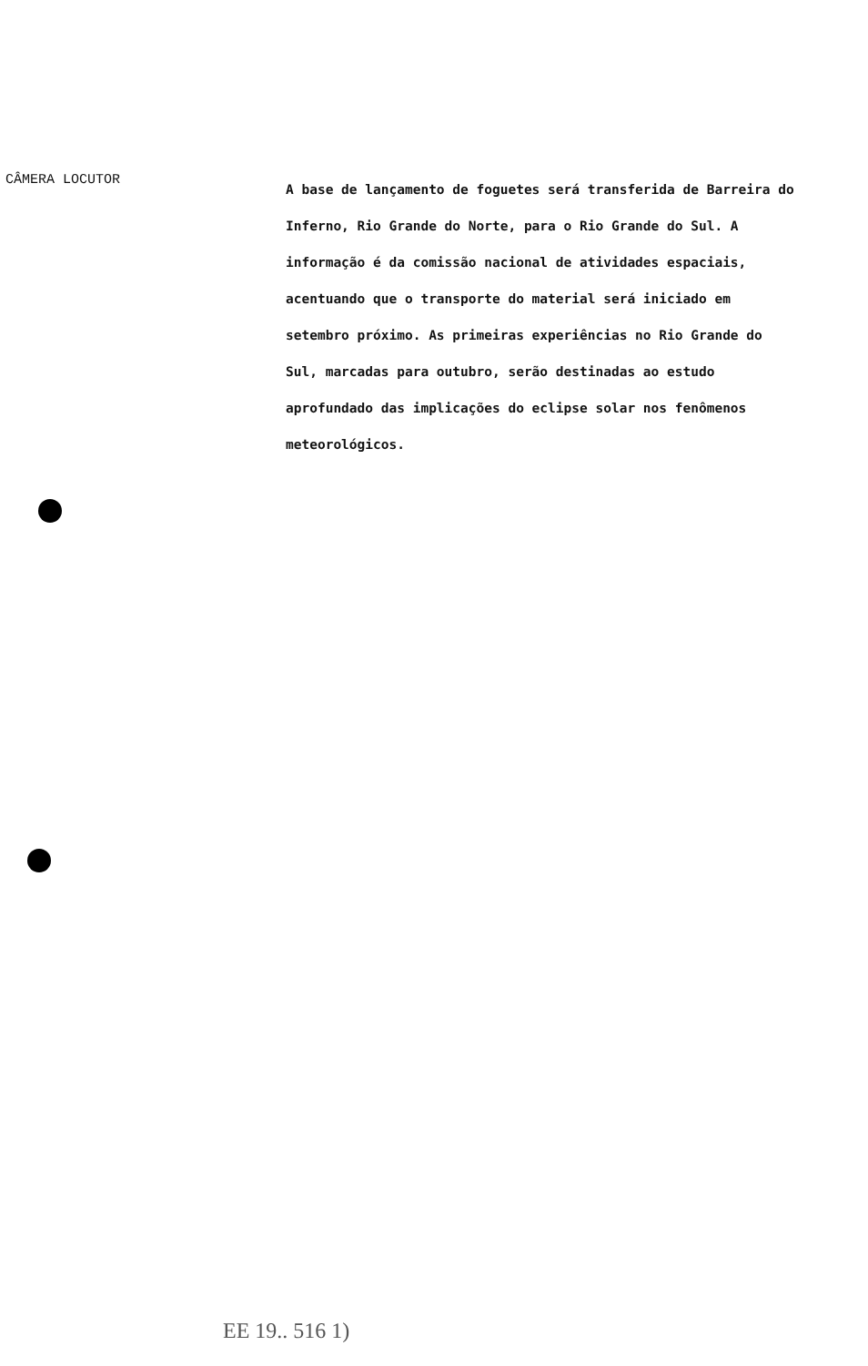CÂMERA LOCUTOR
A base de lançamento de foguetes será transferida de Barreira do Inferno, Rio Grande do Norte, para o Rio Grande do Sul. A informação é da comissão nacional de atividades espaciais, acentuando que o transporte do material será iniciado em setembro próximo. As primeiras experiências no Rio Grande do Sul, marcadas para outubro, serão destinadas ao estudo aprofundado das implicações do eclipse solar nos fenômenos meteorológicos.
EE 19.. 516 1)